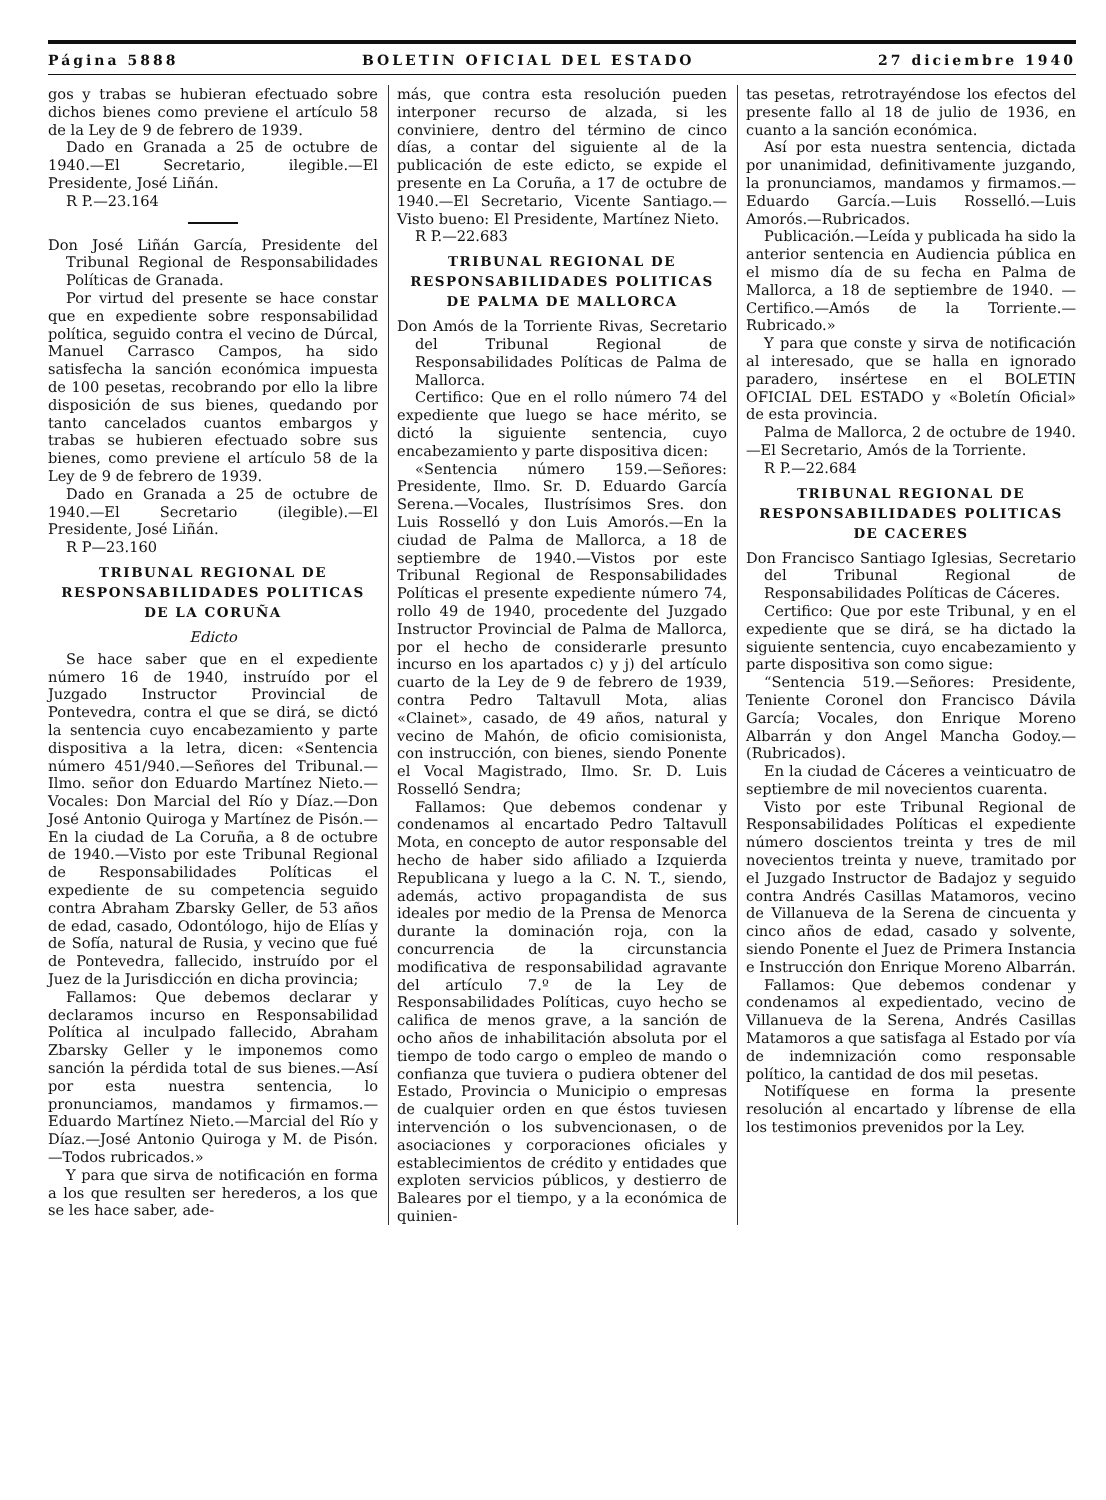Página 5888 BOLETIN OFICIAL DEL ESTADO 27 diciembre 1940
gos y trabas se hubieran efectuado sobre dichos bienes como previene el artículo 58 de la Ley de 9 de febrero de 1939.
Dado en Granada a 25 de octubre de 1940.—El Secretario, ilegible.—El Presidente, José Liñán.
R P.—23.164
Don José Liñán García, Presidente del Tribunal Regional de Responsabilidades Políticas de Granada.
Por virtud del presente se hace constar que en expediente sobre responsabilidad política, seguido contra el vecino de Dúrcal, Manuel Carrasco Campos, ha sido satisfecha la sanción económica impuesta de 100 pesetas, recobrando por ello la libre disposición de sus bienes, quedando por tanto cancelados cuantos embargos y trabas se hubieren efectuado sobre sus bienes, como previene el artículo 58 de la Ley de 9 de febrero de 1939.
Dado en Granada a 25 de octubre de 1940.—El Secretario (ilegible).—El Presidente, José Liñán.
R P—23.160
TRIBUNAL REGIONAL DE RESPONSABILIDADES POLITICAS DE LA CORUÑA
Edicto
Se hace saber que en el expediente número 16 de 1940, instruído por el Juzgado Instructor Provincial de Pontevedra, contra el que se dirá, se dictó la sentencia cuyo encabezamiento y parte dispositiva a la letra, dicen: «Sentencia número 451/940.—Señores del Tribunal.—Ilmo. señor don Eduardo Martínez Nieto.—Vocales: Don Marcial del Río y Díaz.—Don José Antonio Quiroga y Martínez de Pisón.—En la ciudad de La Coruña, a 8 de octubre de 1940.—Visto por este Tribunal Regional de Responsabilidades Políticas el expediente de su competencia seguido contra Abraham Zbarsky Geller, de 53 años de edad, casado, Odontólogo, hijo de Elías y de Sofía, natural de Rusia, y vecino que fué de Pontevedra, fallecido, instruído por el Juez de la Jurisdicción en dicha provincia;
Fallamos: Que debemos declarar y declaramos incurso en Responsabilidad Política al inculpado fallecido, Abraham Zbarsky Geller y le imponemos como sanción la pérdida total de sus bienes.—Así por esta nuestra sentencia, lo pronunciamos, mandamos y firmamos.—Eduardo Martínez Nieto.—Marcial del Río y Díaz.—José Antonio Quiroga y M. de Pisón.—Todos rubricados.»
Y para que sirva de notificación en forma a los que resulten ser herederos, a los que se les hace saber, ade-
más, que contra esta resolución pueden interponer recurso de alzada, si les conviniere, dentro del término de cinco días, a contar del siguiente al de la publicación de este edicto, se expide el presente en La Coruña, a 17 de octubre de 1940.—El Secretario, Vicente Santiago.—Visto bueno: El Presidente, Martínez Nieto.
R P.—22.683
TRIBUNAL REGIONAL DE RESPONSABILIDADES POLITICAS DE PALMA DE MALLORCA
Don Amós de la Torriente Rivas, Secretario del Tribunal Regional de Responsabilidades Políticas de Palma de Mallorca.
Certifico: Que en el rollo número 74 del expediente que luego se hace mérito, se dictó la siguiente sentencia, cuyo encabezamiento y parte dispositiva dicen:
«Sentencia número 159.—Señores: Presidente, Ilmo. Sr. D. Eduardo García Serena.—Vocales, Ilustrísimos Sres. don Luis Rosselló y don Luis Amorós.—En la ciudad de Palma de Mallorca, a 18 de septiembre de 1940.—Vistos por este Tribunal Regional de Responsabilidades Políticas el presente expediente número 74, rollo 49 de 1940, procedente del Juzgado Instructor Provincial de Palma de Mallorca, por el hecho de considerarle presunto incurso en los apartados c) y j) del artículo cuarto de la Ley de 9 de febrero de 1939, contra Pedro Taltavull Mota, alias «Clainet», casado, de 49 años, natural y vecino de Mahón, de oficio comisionista, con instrucción, con bienes, siendo Ponente el Vocal Magistrado, Ilmo. Sr. D. Luis Rosselló Sendra;
Fallamos: Que debemos condenar y condenamos al encartado Pedro Taltavull Mota, en concepto de autor responsable del hecho de haber sido afiliado a Izquierda Republicana y luego a la C. N. T., siendo, además, activo propagandista de sus ideales por medio de la Prensa de Menorca durante la dominación roja, con la concurrencia de la circunstancia modificativa de responsabilidad agravante del artículo 7.º de la Ley de Responsabilidades Políticas, cuyo hecho se califica de menos grave, a la sanción de ocho años de inhabilitación absoluta por el tiempo de todo cargo o empleo de mando o confianza que tuviera o pudiera obtener del Estado, Provincia o Municipio o empresas de cualquier orden en que éstos tuviesen intervención o los subvencionasen, o de asociaciones y corporaciones oficiales y establecimientos de crédito y entidades que exploten servicios públicos, y destierro de Baleares por el tiempo, y a la económica de quinien-
tas pesetas, retrotrayéndose los efectos del presente fallo al 18 de julio de 1936, en cuanto a la sanción económica.
Así por esta nuestra sentencia, dictada por unanimidad, definitivamente juzgando, la pronunciamos, mandamos y firmamos.—Eduardo García.—Luis Rosselló.—Luis Amorós.—Rubricados.
Publicación.—Leída y publicada ha sido la anterior sentencia en Audiencia pública en el mismo día de su fecha en Palma de Mallorca, a 18 de septiembre de 1940. — Certifico.—Amós de la Torriente.—Rubricado.»
Y para que conste y sirva de notificación al interesado, que se halla en ignorado paradero, insértese en el BOLETIN OFICIAL DEL ESTADO y «Boletín Oficial» de esta provincia.
Palma de Mallorca, 2 de octubre de 1940.—El Secretario, Amós de la Torriente.
R P.—22.684
TRIBUNAL REGIONAL DE RESPONSABILIDADES POLITICAS DE CACERES
Don Francisco Santiago Iglesias, Secretario del Tribunal Regional de Responsabilidades Políticas de Cáceres.
Certifico: Que por este Tribunal, y en el expediente que se dirá, se ha dictado la siguiente sentencia, cuyo encabezamiento y parte dispositiva son como sigue:
“Sentencia 519.—Señores: Presidente, Teniente Coronel don Francisco Dávila García; Vocales, don Enrique Moreno Albarrán y don Angel Mancha Godoy.—(Rubricados).
En la ciudad de Cáceres a veinticuatro de septiembre de mil novecientos cuarenta.
Visto por este Tribunal Regional de Responsabilidades Políticas el expediente número doscientos treinta y tres de mil novecientos treinta y nueve, tramitado por el Juzgado Instructor de Badajoz y seguido contra Andrés Casillas Matamoros, vecino de Villanueva de la Serena de cincuenta y cinco años de edad, casado y solvente, siendo Ponente el Juez de Primera Instancia e Instrucción don Enrique Moreno Albarrán.
Fallamos: Que debemos condenar y condenamos al expedientado, vecino de Villanueva de la Serena, Andrés Casillas Matamoros a que satisfaga al Estado por vía de indemnización como responsable político, la cantidad de dos mil pesetas.
Notifíquese en forma la presente resolución al encartado y líbrense de ella los testimonios prevenidos por la Ley.